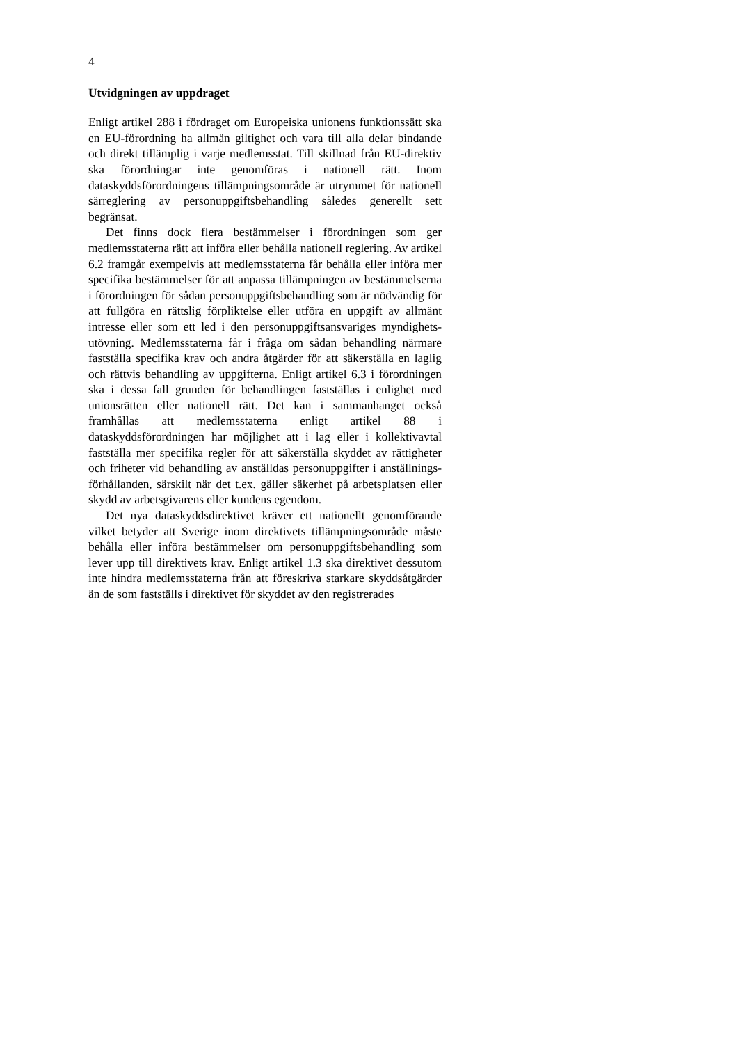4
Utvidgningen av uppdraget
Enligt artikel 288 i fördraget om Europeiska unionens funktionssätt ska en EU-förordning ha allmän giltighet och vara till alla delar bindande och direkt tillämplig i varje medlemsstat. Till skillnad från EU-direktiv ska förordningar inte genomföras i nationell rätt. Inom dataskyddsförordningens tillämpnings­område är utrymmet för nationell särreglering av personuppgiftsbehandling således generellt sett begränsat.
Det finns dock flera bestämmelser i förordningen som ger medlemsstaterna rätt att införa eller behålla nationell reglering. Av artikel 6.2 framgår exempelvis att medlemsstaterna får behålla eller införa mer specifika bestämmelser för att anpassa tillämpningen av bestämmelserna i förordningen för sådan personuppgiftsbehandling som är nödvändig för att fullgöra en rättslig förpliktelse eller utföra en uppgift av allmänt intresse eller som ett led i den personuppgiftsansvariges myndighets­utövning. Medlemsstaterna får i fråga om sådan behandling närmare fastställa specifika krav och andra åtgärder för att säkerställa en laglig och rättvis behandling av uppgifterna. Enligt artikel 6.3 i förordningen ska i dessa fall grunden för behandlingen fastställas i enlighet med unionsrätten eller nationell rätt. Det kan i sammanhanget också framhållas att medlemsstaterna enligt artikel 88 i dataskyddsförordningen har möjlighet att i lag eller i kollektivavtal fastställa mer specifika regler för att säkerställa skyddet av rättigheter och friheter vid behandling av anställdas personuppgifter i anställnings­förhållanden, särskilt när det t.ex. gäller säkerhet på arbetsplatsen eller skydd av arbetsgivarens eller kundens egendom.
Det nya dataskyddsdirektivet kräver ett nationellt genomförande vilket betyder att Sverige inom direktivets tillämpningsområde måste behålla eller införa bestämmelser om personuppgiftsbehandling som lever upp till direktivets krav. Enligt artikel 1.3 ska direktivet dessutom inte hindra medlemsstaterna från att föreskriva starkare skyddsåtgärder än de som fastställs i direktivet för skyddet av den registrerades